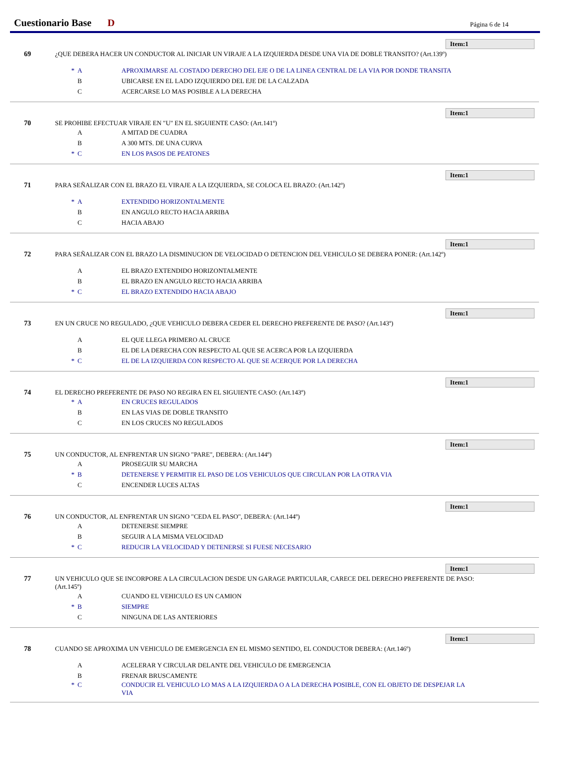Cuestionario Base D Página 6 de 14
Item:1
69 ¿QUE DEBERA HACER UN CONDUCTOR AL INICIAR UN VIRAJE A LA IZQUIERDA DESDE UNA VIA DE DOBLE TRANSITO? (Art.139º)
* A APROXIMARSE AL COSTADO DERECHO DEL EJE O DE LA LINEA CENTRAL DE LA VIA POR DONDE TRANSITA
B UBICARSE EN EL LADO IZQUIERDO DEL EJE DE LA CALZADA
C ACERCARSE LO MAS POSIBLE A LA DERECHA
Item:1
70 SE PROHIBE EFECTUAR VIRAJE EN "U" EN EL SIGUIENTE CASO: (Art.141º)
A A MITAD DE CUADRA
B A 300 MTS. DE UNA CURVA
* C EN LOS PASOS DE PEATONES
Item:1
71 PARA SEÑALIZAR CON EL BRAZO EL VIRAJE A LA IZQUIERDA, SE COLOCA EL BRAZO: (Art.142º)
* A EXTENDIDO HORIZONTALMENTE
B EN ANGULO RECTO HACIA ARRIBA
C HACIA ABAJO
Item:1
72 PARA SEÑALIZAR CON EL BRAZO LA DISMINUCION DE VELOCIDAD O DETENCION DEL VEHICULO SE DEBERA PONER: (Art.142º)
A EL BRAZO EXTENDIDO HORIZONTALMENTE
B EL BRAZO EN ANGULO RECTO HACIA ARRIBA
* C EL BRAZO EXTENDIDO HACIA ABAJO
Item:1
73 EN UN CRUCE NO REGULADO, ¿QUE VEHICULO DEBERA CEDER EL DERECHO PREFERENTE DE PASO? (Art.143º)
A EL QUE LLEGA PRIMERO AL CRUCE
B EL DE LA DERECHA CON RESPECTO AL QUE SE ACERCA POR LA IZQUIERDA
* C EL DE LA IZQUIERDA CON RESPECTO AL QUE SE ACERQUE POR LA DERECHA
Item:1
74 EL DERECHO PREFERENTE DE PASO NO REGIRA EN EL SIGUIENTE CASO: (Art.143º)
* A EN CRUCES REGULADOS
B EN LAS VIAS DE DOBLE TRANSITO
C EN LOS CRUCES NO REGULADOS
Item:1
75 UN CONDUCTOR, AL ENFRENTAR UN SIGNO "PARE", DEBERA: (Art.144º)
A PROSEGUIR SU MARCHA
* B DETENERSE Y PERMITIR EL PASO DE LOS VEHICULOS QUE CIRCULAN POR LA OTRA VIA
C ENCENDER LUCES ALTAS
Item:1
76 UN CONDUCTOR, AL ENFRENTAR UN SIGNO "CEDA EL PASO", DEBERA: (Art.144º)
A DETENERSE SIEMPRE
B SEGUIR A LA MISMA VELOCIDAD
* C REDUCIR LA VELOCIDAD Y DETENERSE SI FUESE NECESARIO
Item:1
77 UN VEHICULO QUE SE INCORPORE A LA CIRCULACION DESDE UN GARAGE PARTICULAR, CARECE DEL DERECHO PREFERENTE DE PASO: (Art.145º)
A CUANDO EL VEHICULO ES UN CAMION
* B SIEMPRE
C NINGUNA DE LAS ANTERIORES
Item:1
78 CUANDO SE APROXIMA UN VEHICULO DE EMERGENCIA EN EL MISMO SENTIDO, EL CONDUCTOR DEBERA: (Art.146º)
A ACELERAR Y CIRCULAR DELANTE DEL VEHICULO DE EMERGENCIA
B FRENAR BRUSCAMENTE
* C CONDUCIR EL VEHICULO LO MAS A LA IZQUIERDA O A LA DERECHA POSIBLE, CON EL OBJETO DE DESPEJAR LA VIA